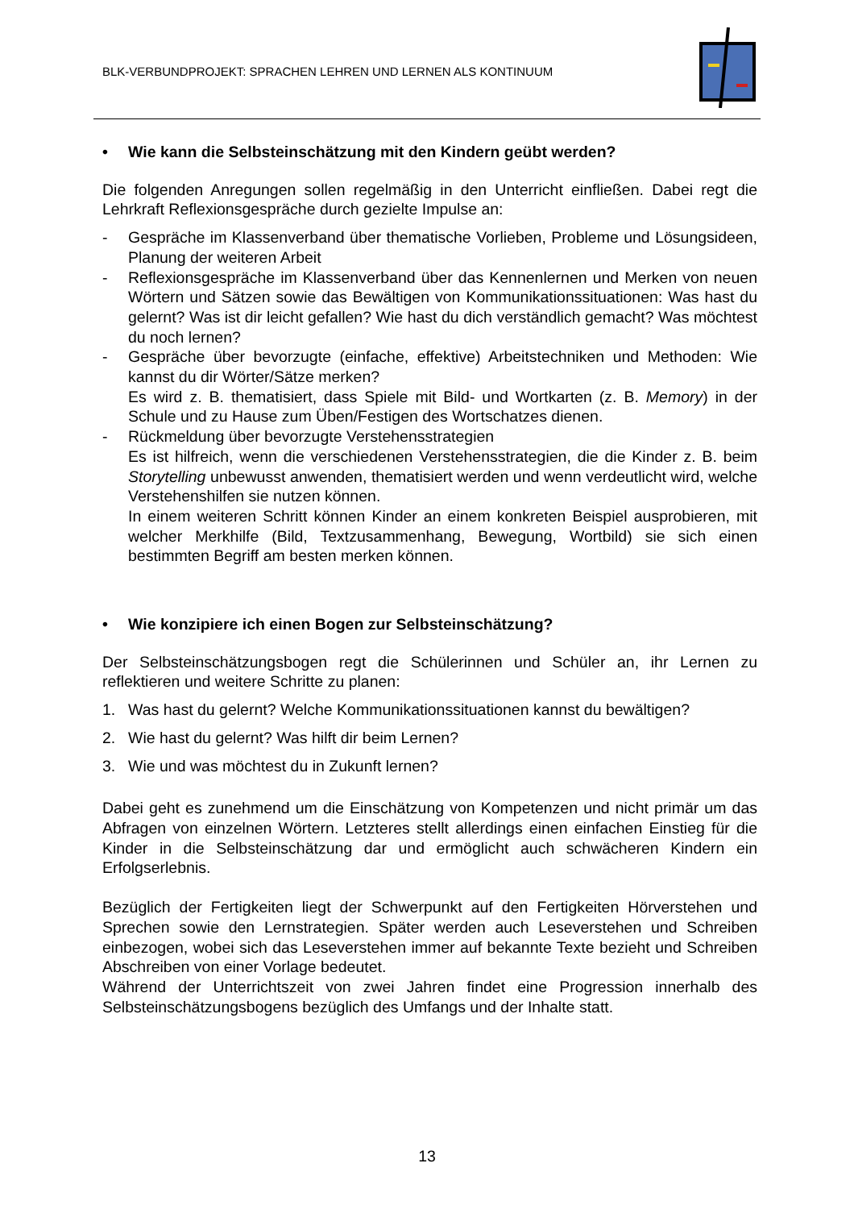BLK-VERBUNDPROJEKT: SPRACHEN LEHREN UND LERNEN ALS KONTINUUM
• Wie kann die Selbsteinschätzung mit den Kindern geübt werden?
Die folgenden Anregungen sollen regelmäßig in den Unterricht einfließen. Dabei regt die Lehrkraft Reflexionsgespräche durch gezielte Impulse an:
- Gespräche im Klassenverband über thematische Vorlieben, Probleme und Lösungsideen, Planung der weiteren Arbeit
- Reflexionsgespräche im Klassenverband über das Kennenlernen und Merken von neuen Wörtern und Sätzen sowie das Bewältigen von Kommunikationssituationen: Was hast du gelernt? Was ist dir leicht gefallen? Wie hast du dich verständlich gemacht? Was möchtest du noch lernen?
- Gespräche über bevorzugte (einfache, effektive) Arbeitstechniken und Methoden: Wie kannst du dir Wörter/Sätze merken?
Es wird z. B. thematisiert, dass Spiele mit Bild- und Wortkarten (z. B. Memory) in der Schule und zu Hause zum Üben/Festigen des Wortschatzes dienen.
- Rückmeldung über bevorzugte Verstehensstrategien
Es ist hilfreich, wenn die verschiedenen Verstehensstrategien, die die Kinder z. B. beim Storytelling unbewusst anwenden, thematisiert werden und wenn verdeutlicht wird, welche Verstehenshilfen sie nutzen können.
In einem weiteren Schritt können Kinder an einem konkreten Beispiel ausprobieren, mit welcher Merkhilfe (Bild, Textzusammenhang, Bewegung, Wortbild) sie sich einen bestimmten Begriff am besten merken können.
• Wie konzipiere ich einen Bogen zur Selbsteinschätzung?
Der Selbsteinschätzungsbogen regt die Schülerinnen und Schüler an, ihr Lernen zu reflektieren und weitere Schritte zu planen:
1. Was hast du gelernt? Welche Kommunikationssituationen kannst du bewältigen?
2. Wie hast du gelernt? Was hilft dir beim Lernen?
3. Wie und was möchtest du in Zukunft lernen?
Dabei geht es zunehmend um die Einschätzung von Kompetenzen und nicht primär um das Abfragen von einzelnen Wörtern. Letzteres stellt allerdings einen einfachen Einstieg für die Kinder in die Selbsteinschätzung dar und ermöglicht auch schwächeren Kindern ein Erfolgserlebnis.
Bezüglich der Fertigkeiten liegt der Schwerpunkt auf den Fertigkeiten Hörverstehen und Sprechen sowie den Lernstrategien. Später werden auch Leseverstehen und Schreiben einbezogen, wobei sich das Leseverstehen immer auf bekannte Texte bezieht und Schreiben Abschreiben von einer Vorlage bedeutet.
Während der Unterrichtszeit von zwei Jahren findet eine Progression innerhalb des Selbsteinschätzungsbogens bezüglich des Umfangs und der Inhalte statt.
13